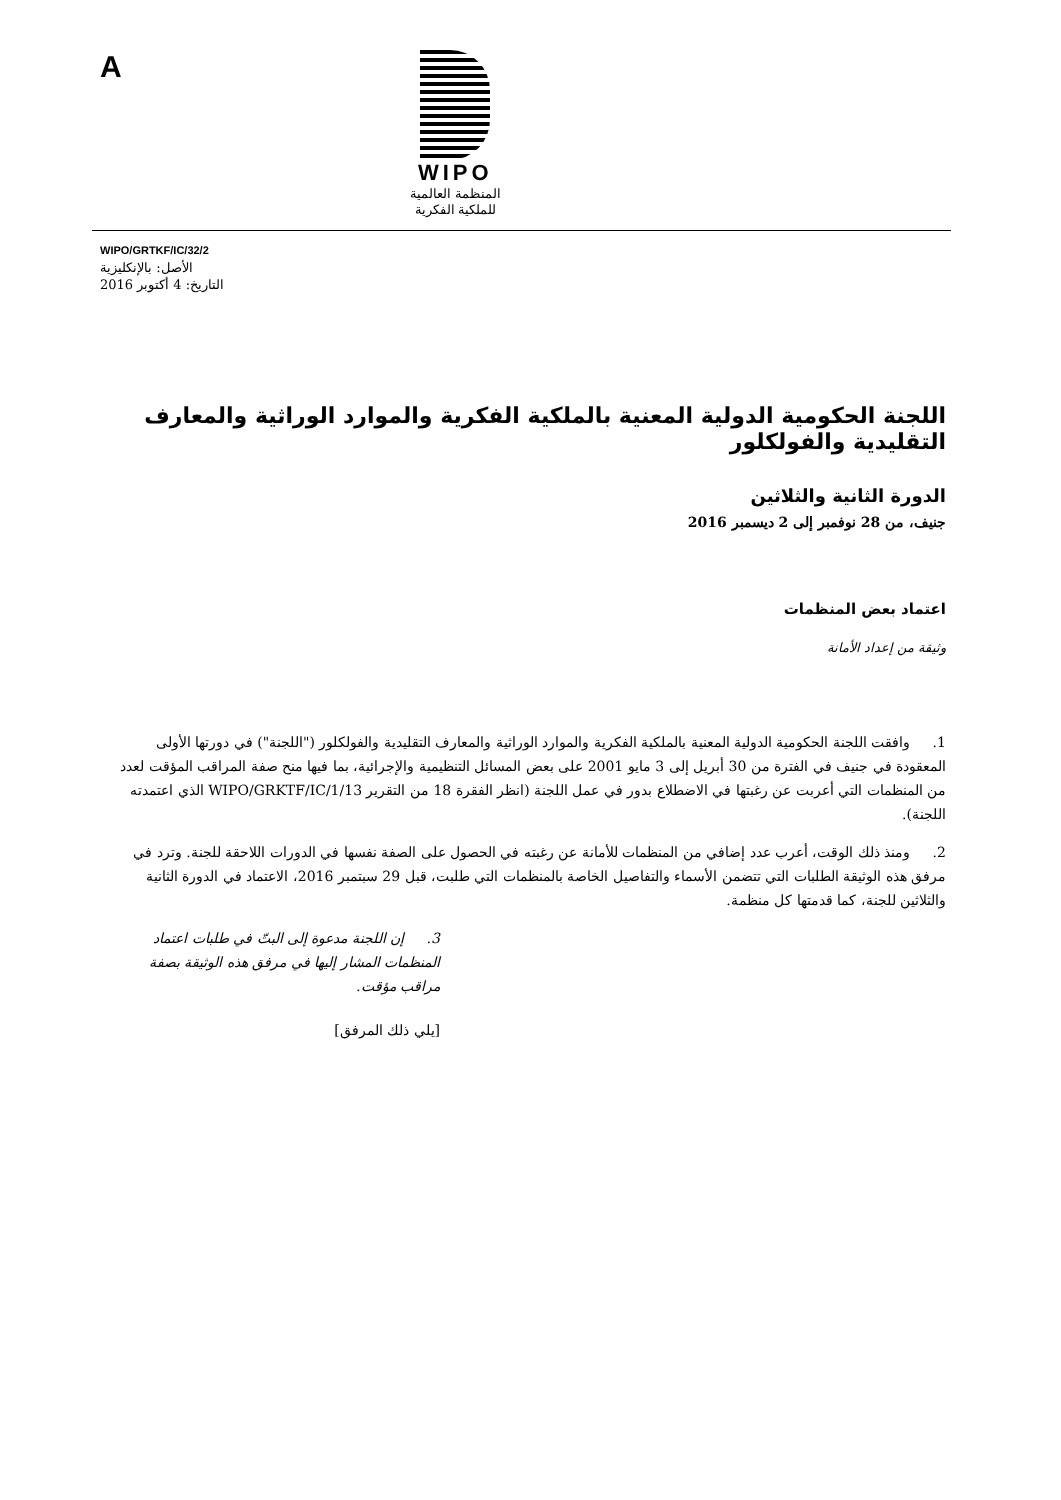A
WIPO
المنظمة العالمية
للملكية الفكرية
WIPO/GRTKF/IC/32/2
الأصل: بالإنكليزية
التاريخ: 4 أكتوبر 2016
اللجنة الحكومية الدولية المعنية بالملكية الفكرية والموارد الوراثية والمعارف التقليدية والفولكلور
الدورة الثانية والثلاثين
جنيف، من 28 نوفمبر إلى 2 ديسمبر 2016
اعتماد بعض المنظمات
وثيقة من إعداد الأمانة
1. وافقت اللجنة الحكومية الدولية المعنية بالملكية الفكرية والموارد الوراثية والمعارف التقليدية والفولكلور ("اللجنة") في دورتها الأولى المعقودة في جنيف في الفترة من 30 أبريل إلى 3 مايو 2001 على بعض المسائل التنظيمية والإجرائية، بما فيها منح صفة المراقب المؤقت لعدد من المنظمات التي أعربت عن رغبتها في الاضطلاع بدور في عمل اللجنة (انظر الفقرة 18 من التقرير WIPO/GRKTF/IC/1/13 الذي اعتمدته اللجنة).
2. ومنذ ذلك الوقت، أعرب عدد إضافي من المنظمات للأمانة عن رغبته في الحصول على الصفة نفسها في الدورات اللاحقة للجنة. وترد في مرفق هذه الوثيقة الطلبات التي تتضمن الأسماء والتفاصيل الخاصة بالمنظمات التي طلبت، قبل 29 سبتمبر 2016، الاعتماد في الدورة الثانية والثلاثين للجنة، كما قدمتها كل منظمة.
3. إن اللجنة مدعوة إلى البتّ في طلبات اعتماد المنظمات المشار إليها في مرفق هذه الوثيقة بصفة مراقب مؤقت.
[يلي ذلك المرفق]